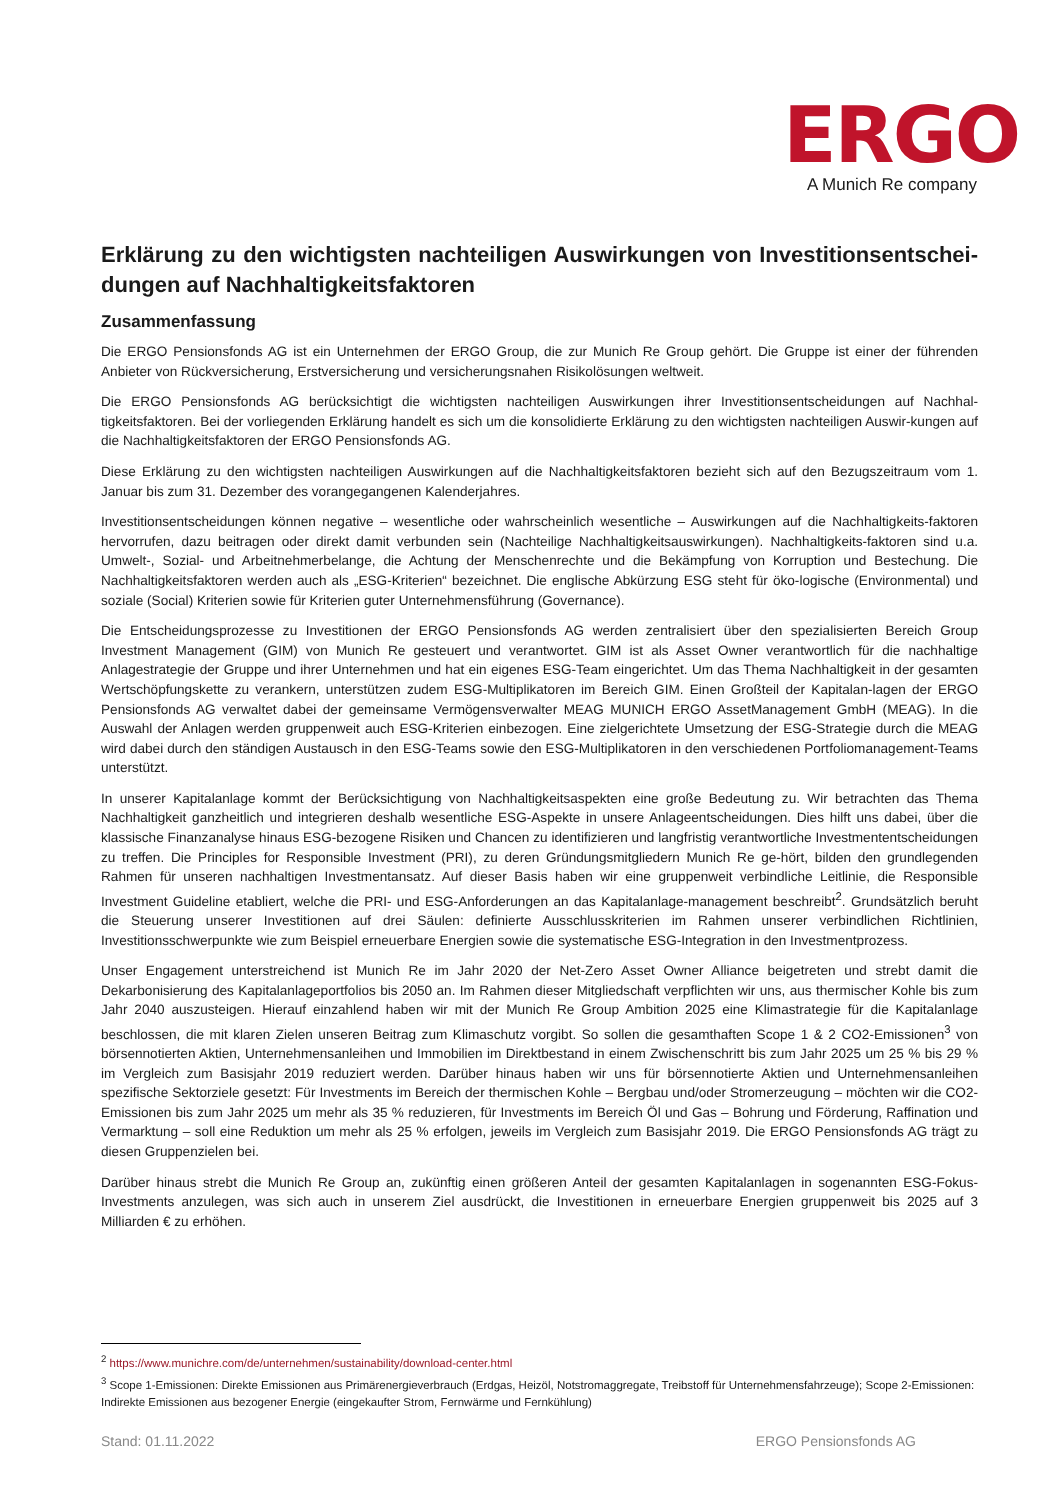ERGO
A Munich Re company
Erklärung zu den wichtigsten nachteiligen Auswirkungen von Investitionsentschei-dungen auf Nachhaltigkeitsfaktoren
Zusammenfassung
Die ERGO Pensionsfonds AG ist ein Unternehmen der ERGO Group, die zur Munich Re Group gehört. Die Gruppe ist einer der führenden Anbieter von Rückversicherung, Erstversicherung und versicherungsnahen Risikolösungen weltweit.
Die ERGO Pensionsfonds AG berücksichtigt die wichtigsten nachteiligen Auswirkungen ihrer Investitionsentscheidungen auf Nachhal-tigkeitsfaktoren. Bei der vorliegenden Erklärung handelt es sich um die konsolidierte Erklärung zu den wichtigsten nachteiligen Auswir-kungen auf die Nachhaltigkeitsfaktoren der ERGO Pensionsfonds AG.
Diese Erklärung zu den wichtigsten nachteiligen Auswirkungen auf die Nachhaltigkeitsfaktoren bezieht sich auf den Bezugszeitraum vom 1. Januar bis zum 31. Dezember des vorangegangenen Kalenderjahres.
Investitionsentscheidungen können negative – wesentliche oder wahrscheinlich wesentliche – Auswirkungen auf die Nachhaltigkeits-faktoren hervorrufen, dazu beitragen oder direkt damit verbunden sein (Nachteilige Nachhaltigkeitsauswirkungen). Nachhaltigkeits-faktoren sind u.a. Umwelt-, Sozial- und Arbeitnehmerbelange, die Achtung der Menschenrechte und die Bekämpfung von Korruption und Bestechung. Die Nachhaltigkeitsfaktoren werden auch als „ESG-Kriterien“ bezeichnet. Die englische Abkürzung ESG steht für öko-logische (Environmental) und soziale (Social) Kriterien sowie für Kriterien guter Unternehmensführung (Governance).
Die Entscheidungsprozesse zu Investitionen der ERGO Pensionsfonds AG werden zentralisiert über den spezialisierten Bereich Group Investment Management (GIM) von Munich Re gesteuert und verantwortet. GIM ist als Asset Owner verantwortlich für die nachhaltige Anlagestrategie der Gruppe und ihrer Unternehmen und hat ein eigenes ESG-Team eingerichtet. Um das Thema Nachhaltigkeit in der gesamten Wertschöpfungskette zu verankern, unterstützen zudem ESG-Multiplikatoren im Bereich GIM. Einen Großteil der Kapitalan-lagen der ERGO Pensionsfonds AG verwaltet dabei der gemeinsame Vermögensverwalter MEAG MUNICH ERGO AssetManagement GmbH (MEAG). In die Auswahl der Anlagen werden gruppenweit auch ESG-Kriterien einbezogen. Eine zielgerichtete Umsetzung der ESG-Strategie durch die MEAG wird dabei durch den ständigen Austausch in den ESG-Teams sowie den ESG-Multiplikatoren in den verschiedenen Portfoliomanagement-Teams unterstützt.
In unserer Kapitalanlage kommt der Berücksichtigung von Nachhaltigkeitsaspekten eine große Bedeutung zu. Wir betrachten das Thema Nachhaltigkeit ganzheitlich und integrieren deshalb wesentliche ESG-Aspekte in unsere Anlageentscheidungen. Dies hilft uns dabei, über die klassische Finanzanalyse hinaus ESG-bezogene Risiken und Chancen zu identifizieren und langfristig verantwortliche Investmententscheidungen zu treffen. Die Principles for Responsible Investment (PRI), zu deren Gründungsmitgliedern Munich Re ge-hört, bilden den grundlegenden Rahmen für unseren nachhaltigen Investmentansatz. Auf dieser Basis haben wir eine gruppenweit verbindliche Leitlinie, die Responsible Investment Guideline etabliert, welche die PRI- und ESG-Anforderungen an das Kapitalanlage-management beschreibt<sup>2</sup>. Grundsätzlich beruht die Steuerung unserer Investitionen auf drei Säulen: definierte Ausschlusskriterien im Rahmen unserer verbindlichen Richtlinien, Investitionsschwerpunkte wie zum Beispiel erneuerbare Energien sowie die systematische ESG-Integration in den Investmentprozess.
Unser Engagement unterstreichend ist Munich Re im Jahr 2020 der Net-Zero Asset Owner Alliance beigetreten und strebt damit die Dekarbonisierung des Kapitalanlageportfolios bis 2050 an. Im Rahmen dieser Mitgliedschaft verpflichten wir uns, aus thermischer Kohle bis zum Jahr 2040 auszusteigen. Hierauf einzahlend haben wir mit der Munich Re Group Ambition 2025 eine Klimastrategie für die Kapitalanlage beschlossen, die mit klaren Zielen unseren Beitrag zum Klimaschutz vorgibt. So sollen die gesamthaften Scope 1 & 2 CO2-Emissionen<sup>3</sup> von börsennotierten Aktien, Unternehmensanleihen und Immobilien im Direktbestand in einem Zwischenschritt bis zum Jahr 2025 um 25 % bis 29 % im Vergleich zum Basisjahr 2019 reduziert werden. Darüber hinaus haben wir uns für börsennotierte Aktien und Unternehmensanleihen spezifische Sektorziele gesetzt: Für Investments im Bereich der thermischen Kohle – Bergbau und/oder Stromerzeugung – möchten wir die CO2-Emissionen bis zum Jahr 2025 um mehr als 35 % reduzieren, für Investments im Bereich Öl und Gas – Bohrung und Förderung, Raffination und Vermarktung – soll eine Reduktion um mehr als 25 % erfolgen, jeweils im Vergleich zum Basisjahr 2019. Die ERGO Pensionsfonds AG trägt zu diesen Gruppenzielen bei.
Darüber hinaus strebt die Munich Re Group an, zukünftig einen größeren Anteil der gesamten Kapitalanlagen in sogenannten ESG-Fokus-Investments anzulegen, was sich auch in unserem Ziel ausdrückt, die Investitionen in erneuerbare Energien gruppenweit bis 2025 auf 3 Milliarden € zu erhöhen.
<sup>2</sup> https://www.munichre.com/de/unternehmen/sustainability/download-center.html
<sup>3</sup> Scope 1-Emissionen: Direkte Emissionen aus Primärenergieverbrauch (Erdgas, Heizöl, Notstromaggregate, Treibstoff für Unternehmensfahrzeuge); Scope 2-Emissionen: Indirekte Emissionen aus bezogener Energie (eingekaufter Strom, Fernwärme und Fernkühlung)
Stand: 01.11.2022 ERGO Pensionsfonds AG